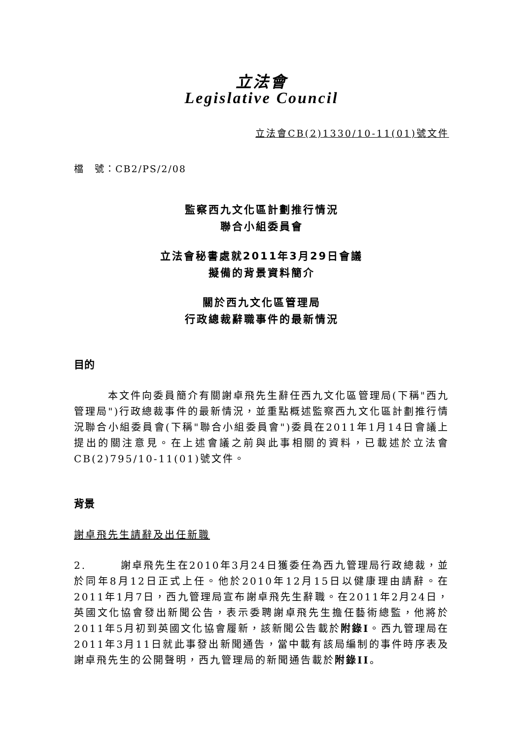立法會
Legislative Council
立法會CB(2)1330/10-11(01)號文件
檔　號：CB2/PS/2/08
監察西九文化區計劃推行情況
聯合小組委員會
立法會秘書處就2011年3月29日會議
擬備的背景資料簡介
關於西九文化區管理局
行政總裁辭職事件的最新情況
目的
　　　本文件向委員簡介有關謝卓飛先生辭任西九文化區管理局(下稱"西九管理局")行政總裁事件的最新情況，並重點概述監察西九文化區計劃推行情況聯合小組委員會(下稱"聯合小組委員會")委員在2011年1月14日會議上提出的關注意見。在上述會議之前與此事相關的資料，已載述於立法會CB(2)795/10-11(01)號文件。
背景
謝卓飛先生請辭及出任新職
2.　　　謝卓飛先生在2010年3月24日獲委任為西九管理局行政總裁，並於同年8月12日正式上任。他於2010年12月15日以健康理由請辭。在2011年1月7日，西九管理局宣布謝卓飛先生辭職。在2011年2月24日，英國文化協會發出新聞公告，表示委聘謝卓飛先生擔任藝術總監，他將於2011年5月初到英國文化協會履新，該新聞公告載於附錄I。西九管理局在2011年3月11日就此事發出新聞通告，當中載有該局編制的事件時序表及謝卓飛先生的公開聲明，西九管理局的新聞通告載於附錄II。